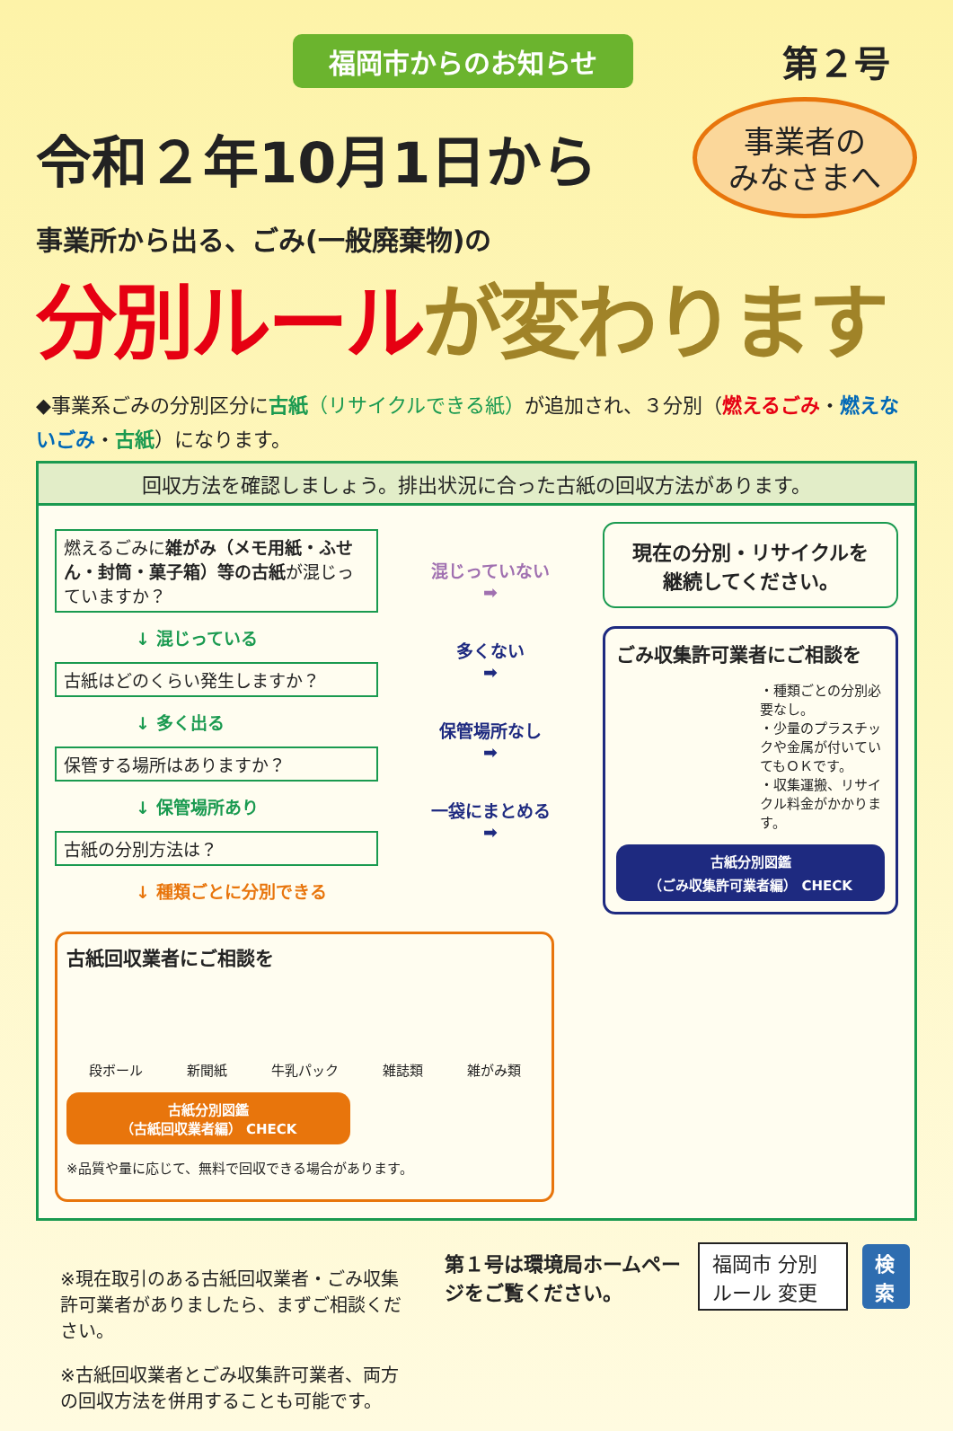福岡市からのお知らせ
第２号
令和２年10月1日から
事業者の
みなさまへ
事業所から出る、ごみ(一般廃棄物)の
分別ルールが変わります
◆事業系ごみの分別区分に古紙（リサイクルできる紙）が追加され、３分別（燃えるごみ・燃えないごみ・古紙）になります。
回収方法を確認しましょう。排出状況に合った古紙の回収方法があります。
燃えるごみに雑がみ（メモ用紙・ふせん・封筒・菓子箱）等の古紙が混じっていますか？
↓ 混じっている
古紙はどのくらい発生しますか？
↓ 多く出る
保管する場所はありますか？
↓ 保管場所あり
古紙の分別方法は？
↓ 種類ごとに分別できる
混じっていない
➡
多くない
➡
保管場所なし
➡
一袋にまとめる
➡
現在の分別・リサイクルを
継続してください。
ごみ収集許可業者にご相談を
・種類ごとの分別必要なし。
・少量のプラスチックや金属が付いていてもＯＫです。
・収集運搬、リサイクル料金がかかります。
古紙分別図鑑
（ごみ収集許可業者編） CHECK
古紙回収業者にご相談を
段ボール 新聞紙 牛乳パック 雑誌類 雑がみ類
古紙分別図鑑
（古紙回収業者編） CHECK
※品質や量に応じて、無料で回収できる場合があります。
※現在取引のある古紙回収業者・ごみ収集許可業者がありましたら、まずご相談ください。
※古紙回収業者とごみ収集許可業者、両方の回収方法を併用することも可能です。
第１号は環境局ホームページをご覧ください。 福岡市 分別ルール 変更 検索